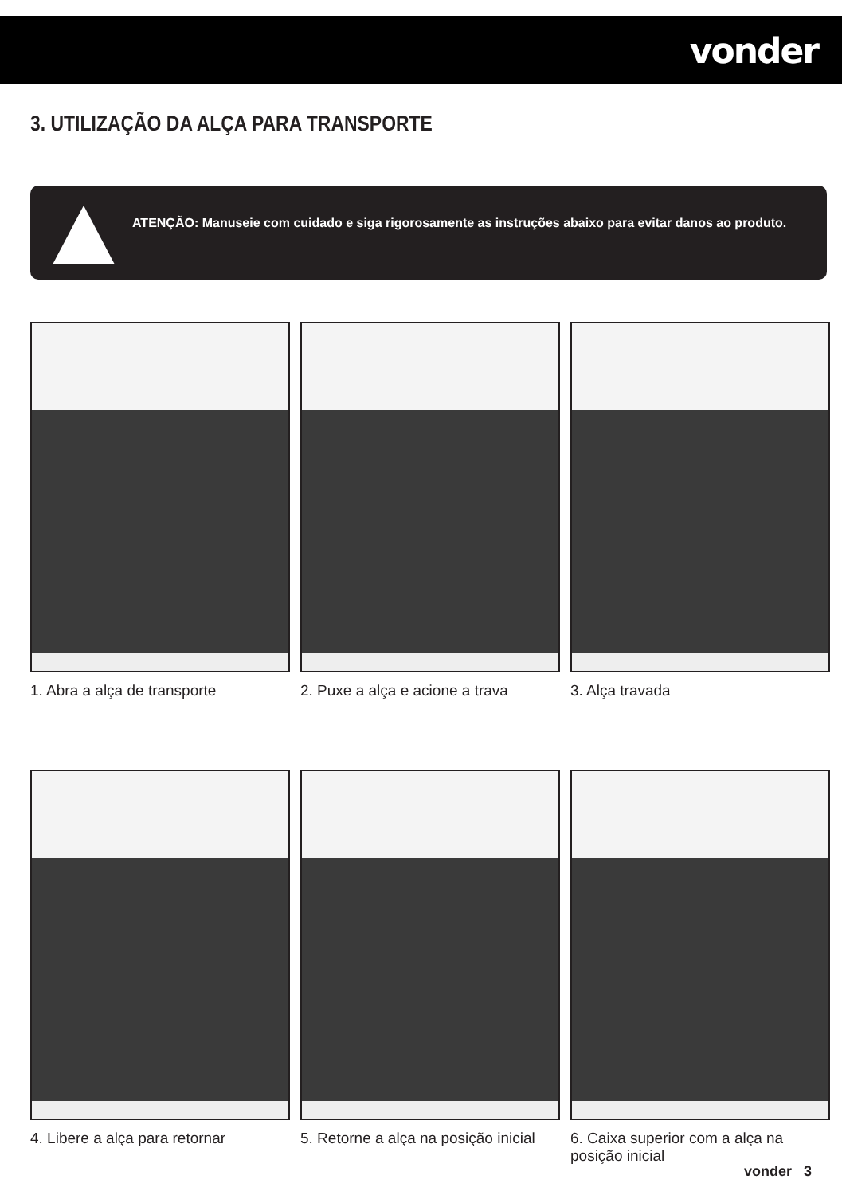vonder
3. UTILIZAÇÃO DA ALÇA PARA TRANSPORTE
ATENÇÃO: Manuseie com cuidado e siga rigorosamente as instruções abaixo para evitar danos ao produto.
1. Abra a alça de transporte
2. Puxe a alça e acione a trava
3. Alça travada
4. Libere a alça para retornar
5. Retorne a alça na posição inicial
6. Caixa superior com a alça na posição inicial
vonder 3